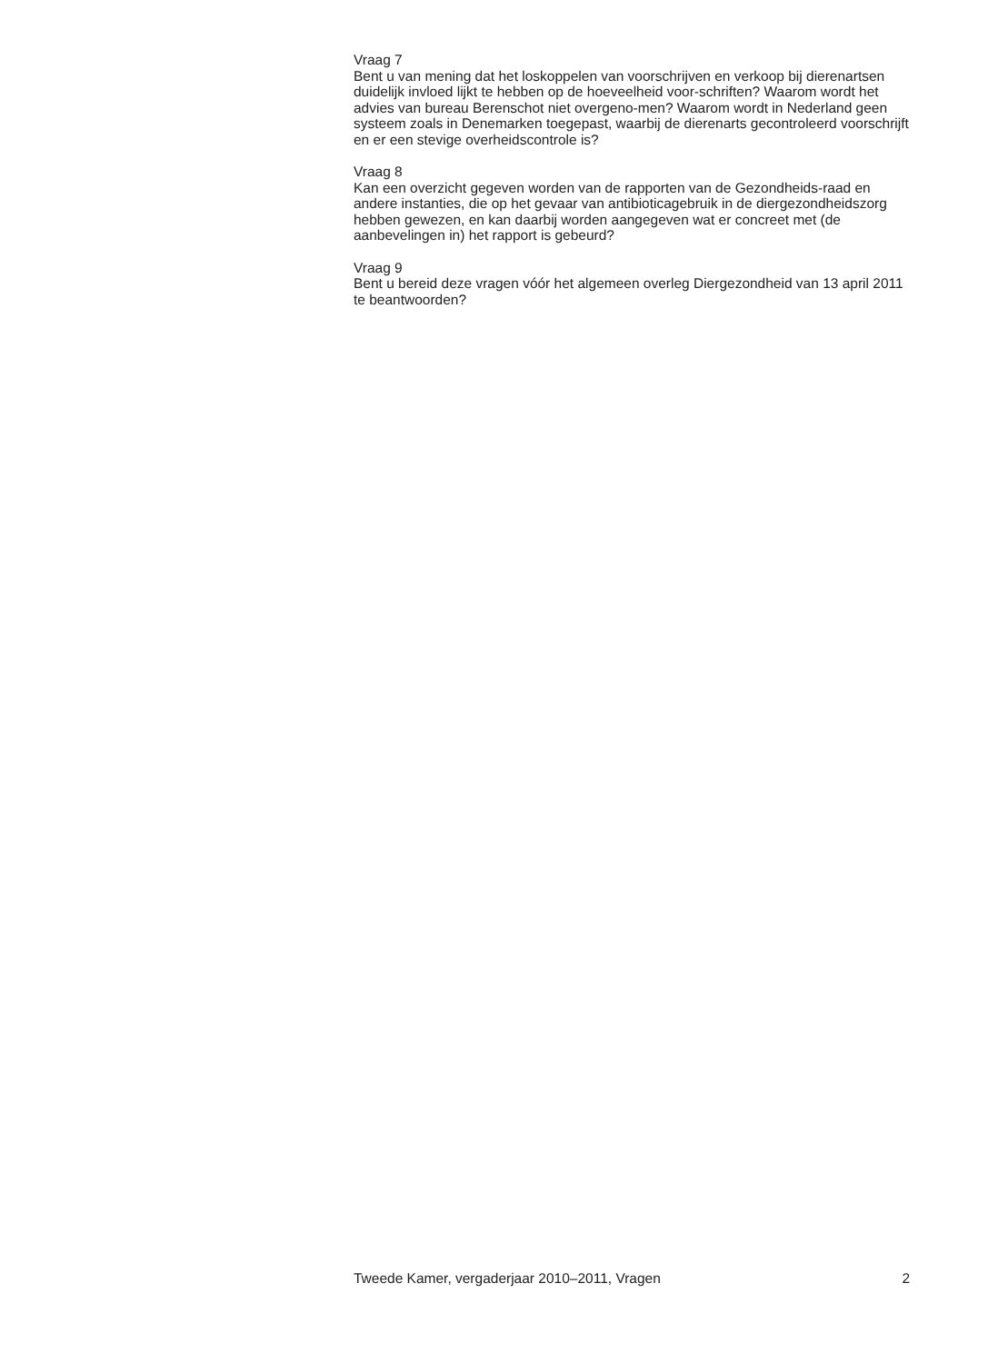Vraag 7
Bent u van mening dat het loskoppelen van voorschrijven en verkoop bij dierenartsen duidelijk invloed lijkt te hebben op de hoeveelheid voor-schriften? Waarom wordt het advies van bureau Berenschot niet overgeno-men? Waarom wordt in Nederland geen systeem zoals in Denemarken toegepast, waarbij de dierenarts gecontroleerd voorschrijft en er een stevige overheidscontrole is?
Vraag 8
Kan een overzicht gegeven worden van de rapporten van de Gezondheids-raad en andere instanties, die op het gevaar van antibioticagebruik in de diergezondheidszorg hebben gewezen, en kan daarbij worden aangegeven wat er concreet met (de aanbevelingen in) het rapport is gebeurd?
Vraag 9
Bent u bereid deze vragen vóór het algemeen overleg Diergezondheid van 13 april 2011 te beantwoorden?
Tweede Kamer, vergaderjaar 2010–2011, Vragen 2